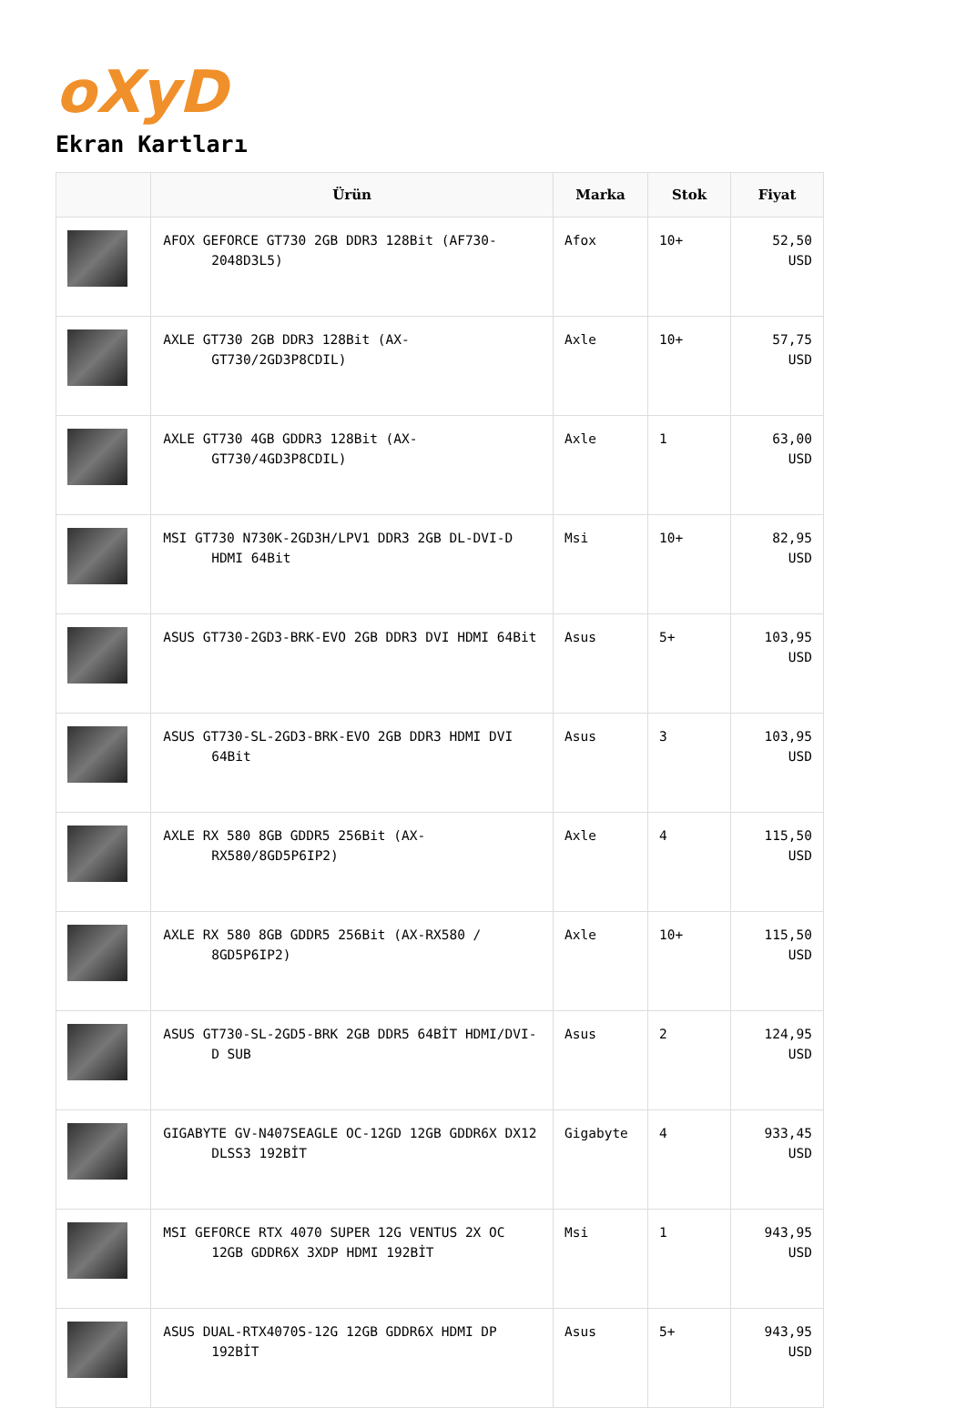oXyD
Ekran Kartları
| | Ürün | Marka | Stok | Fiyat |
| --- | --- | --- | --- | --- |
| | AFOX GEFORCE GT730 2GB DDR3 128Bit (AF730-2048D3L5) | Afox | 10+ | 52,50 USD |
| | AXLE GT730 2GB DDR3 128Bit (AX-GT730/2GD3P8CDIL) | Axle | 10+ | 57,75 USD |
| | AXLE GT730 4GB GDDR3 128Bit (AX-GT730/4GD3P8CDIL) | Axle | 1 | 63,00 USD |
| | MSI GT730 N730K-2GD3H/LPV1 DDR3 2GB DL-DVI-D HDMI 64Bit | Msi | 10+ | 82,95 USD |
| | ASUS GT730-2GD3-BRK-EVO 2GB DDR3 DVI HDMI 64Bit | Asus | 5+ | 103,95 USD |
| | ASUS GT730-SL-2GD3-BRK-EVO 2GB DDR3 HDMI DVI 64Bit | Asus | 3 | 103,95 USD |
| | AXLE RX 580 8GB GDDR5 256Bit (AX-RX580/8GD5P6IP2) | Axle | 4 | 115,50 USD |
| | AXLE RX 580 8GB GDDR5 256Bit (AX-RX580 / 8GD5P6IP2) | Axle | 10+ | 115,50 USD |
| | ASUS GT730-SL-2GD5-BRK 2GB DDR5 64BİT HDMI/DVI-D SUB | Asus | 2 | 124,95 USD |
| | GIGABYTE GV-N407SEAGLE OC-12GD 12GB GDDR6X DX12 DLSS3 192BİT | Gigabyte | 4 | 933,45 USD |
| | MSI GEFORCE RTX 4070 SUPER 12G VENTUS 2X OC 12GB GDDR6X 3XDP HDMI 192BİT | Msi | 1 | 943,95 USD |
| | ASUS DUAL-RTX4070S-12G 12GB GDDR6X HDMI DP 192BİT | Asus | 5+ | 943,95 USD |